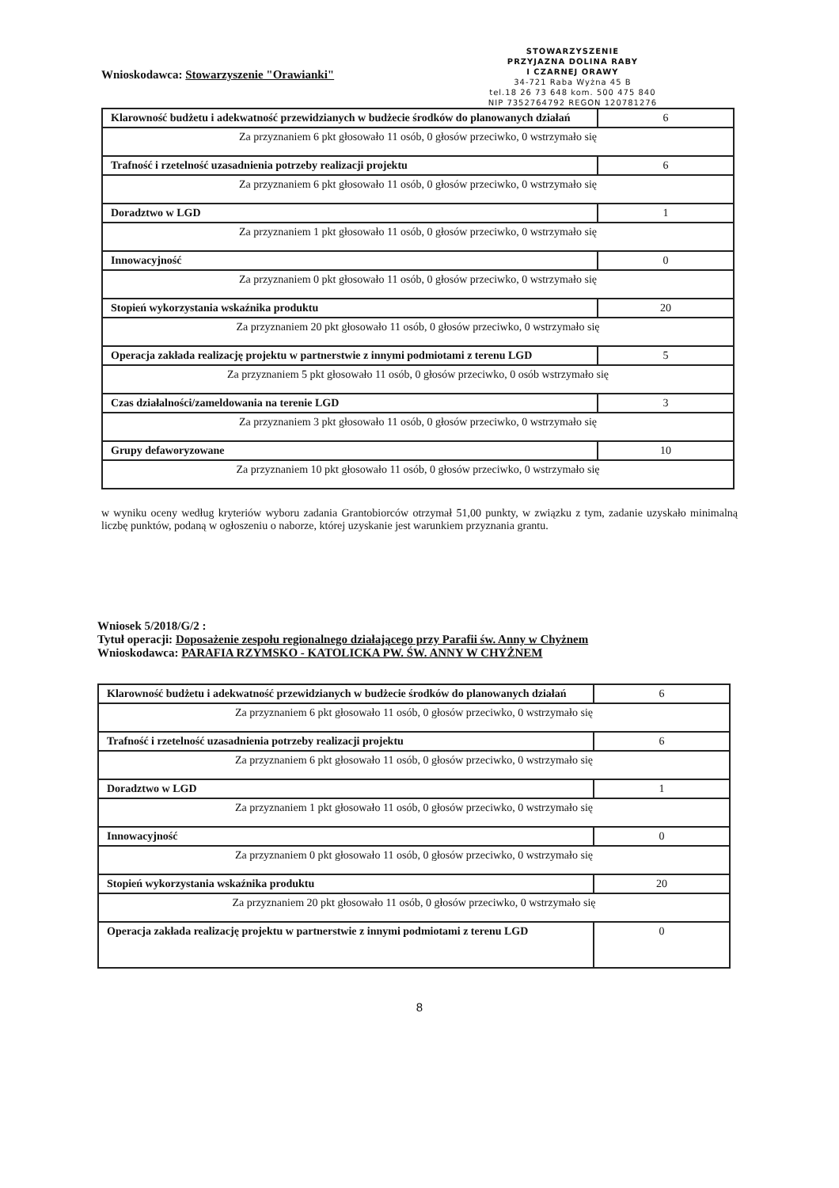Wnioskodawca: Stowarzyszenie "Orawianki"
STOWARZYSZENIE
PRZYJAZNA DOLINA RABY
I CZARNEJ ORAWY
34-721 Raba Wyżna 45 B
tel.18 26 73 648 kom. 500 475 840
NIP 7352764792 REGON 120781276
| Klarowność budżetu i adekwatność przewidzianych w budżecie środków do planowanych działań | 6 |
| Za przyznaniem 6 pkt głosowało 11 osób, 0 głosów przeciwko, 0 wstrzymało się | |
| Trafność i rzetelność uzasadnienia potrzeby realizacji projektu | 6 |
| Za przyznaniem 6 pkt głosowało 11 osób, 0 głosów przeciwko, 0 wstrzymało się | |
| Doradztwo w LGD | 1 |
| Za przyznaniem 1 pkt głosowało 11 osób, 0 głosów przeciwko, 0 wstrzymało się | |
| Innowacyjność | 0 |
| Za przyznaniem 0 pkt głosowało 11 osób, 0 głosów przeciwko, 0 wstrzymało się | |
| Stopień wykorzystania wskaźnika produktu | 20 |
| Za przyznaniem 20 pkt głosowało 11 osób, 0 głosów przeciwko, 0 wstrzymało się | |
| Operacja zakłada realizację projektu w partnerstwie z innymi podmiotami z terenu LGD | 5 |
| Za przyznaniem 5 pkt głosowało 11 osób, 0 głosów przeciwko, 0 osób wstrzymało się | |
| Czas działalności/zameldowania na terenie LGD | 3 |
| Za przyznaniem 3 pkt głosowało 11 osób, 0 głosów przeciwko, 0 wstrzymało się | |
| Grupy defaworyzowane | 10 |
| Za przyznaniem 10 pkt głosowało 11 osób, 0 głosów przeciwko, 0 wstrzymało się | |
w wyniku oceny według kryteriów wyboru zadania Grantobiorców otrzymał 51,00 punkty, w związku z tym, zadanie uzyskało minimalną liczbę punktów, podaną w ogłoszeniu o naborze, której uzyskanie jest warunkiem przyznania grantu.
Wniosek 5/2018/G/2 :
Tytuł operacji: Doposażenie zespołu regionalnego działającego przy Parafii św. Anny w Chyżnem
Wnioskodawca: PARAFIA RZYMSKO - KATOLICKA PW. ŚW. ANNY W CHYŻNEM
| Klarowność budżetu i adekwatność przewidzianych w budżecie środków do planowanych działań | 6 |
| Za przyznaniem 6 pkt głosowało 11 osób, 0 głosów przeciwko, 0 wstrzymało się | |
| Trafność i rzetelność uzasadnienia potrzeby realizacji projektu | 6 |
| Za przyznaniem 6 pkt głosowało 11 osób, 0 głosów przeciwko, 0 wstrzymało się | |
| Doradztwo w LGD | 1 |
| Za przyznaniem 1 pkt głosowało 11 osób, 0 głosów przeciwko, 0 wstrzymało się | |
| Innowacyjność | 0 |
| Za przyznaniem 0 pkt głosowało 11 osób, 0 głosów przeciwko, 0 wstrzymało się | |
| Stopień wykorzystania wskaźnika produktu | 20 |
| Za przyznaniem 20 pkt głosowało 11 osób, 0 głosów przeciwko, 0 wstrzymało się | |
| Operacja zakłada realizację projektu w partnerstwie z innymi podmiotami z terenu LGD | 0 |
8